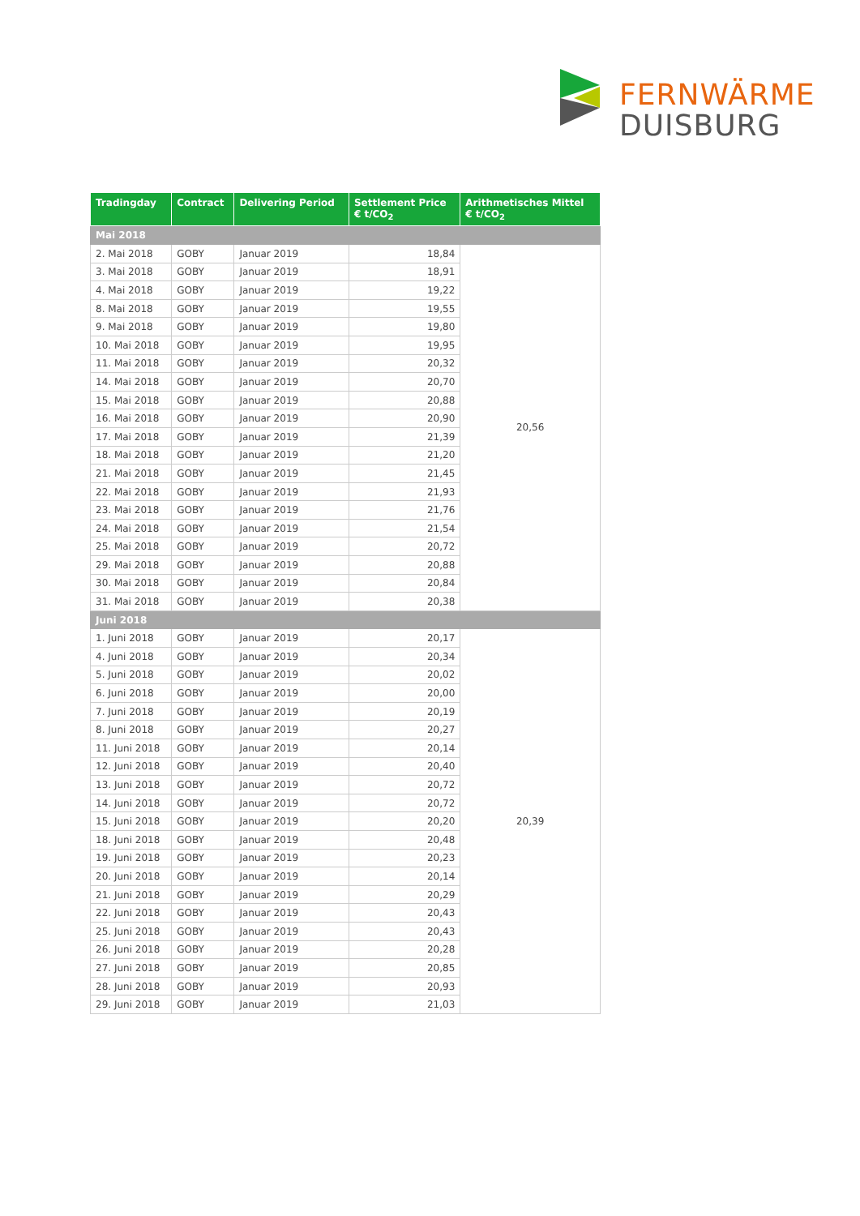FERNWÄRME
DUISBURG
| Tradingday | Contract | Delivering Period | Settlement Price € t/CO<sub>2</sub> | Arithmetisches Mittel € t/CO<sub>2</sub> |
| --- | --- | --- | --- | --- |
| Mai 2018 | | | | |
| 2. Mai 2018 | GOBY | Januar 2019 | 18,84 | 20,56 |
| 3. Mai 2018 | GOBY | Januar 2019 | 18,91 | |
| 4. Mai 2018 | GOBY | Januar 2019 | 19,22 | |
| 8. Mai 2018 | GOBY | Januar 2019 | 19,55 | |
| 9. Mai 2018 | GOBY | Januar 2019 | 19,80 | |
| 10. Mai 2018 | GOBY | Januar 2019 | 19,95 | |
| 11. Mai 2018 | GOBY | Januar 2019 | 20,32 | |
| 14. Mai 2018 | GOBY | Januar 2019 | 20,70 | |
| 15. Mai 2018 | GOBY | Januar 2019 | 20,88 | |
| 16. Mai 2018 | GOBY | Januar 2019 | 20,90 | |
| 17. Mai 2018 | GOBY | Januar 2019 | 21,39 | |
| 18. Mai 2018 | GOBY | Januar 2019 | 21,20 | |
| 21. Mai 2018 | GOBY | Januar 2019 | 21,45 | |
| 22. Mai 2018 | GOBY | Januar 2019 | 21,93 | |
| 23. Mai 2018 | GOBY | Januar 2019 | 21,76 | |
| 24. Mai 2018 | GOBY | Januar 2019 | 21,54 | |
| 25. Mai 2018 | GOBY | Januar 2019 | 20,72 | |
| 29. Mai 2018 | GOBY | Januar 2019 | 20,88 | |
| 30. Mai 2018 | GOBY | Januar 2019 | 20,84 | |
| 31. Mai 2018 | GOBY | Januar 2019 | 20,38 | |
| Juni 2018 | | | | |
| 1. Juni 2018 | GOBY | Januar 2019 | 20,17 | 20,39 |
| 4. Juni 2018 | GOBY | Januar 2019 | 20,34 | |
| 5. Juni 2018 | GOBY | Januar 2019 | 20,02 | |
| 6. Juni 2018 | GOBY | Januar 2019 | 20,00 | |
| 7. Juni 2018 | GOBY | Januar 2019 | 20,19 | |
| 8. Juni 2018 | GOBY | Januar 2019 | 20,27 | |
| 11. Juni 2018 | GOBY | Januar 2019 | 20,14 | |
| 12. Juni 2018 | GOBY | Januar 2019 | 20,40 | |
| 13. Juni 2018 | GOBY | Januar 2019 | 20,72 | |
| 14. Juni 2018 | GOBY | Januar 2019 | 20,72 | |
| 15. Juni 2018 | GOBY | Januar 2019 | 20,20 | |
| 18. Juni 2018 | GOBY | Januar 2019 | 20,48 | |
| 19. Juni 2018 | GOBY | Januar 2019 | 20,23 | |
| 20. Juni 2018 | GOBY | Januar 2019 | 20,14 | |
| 21. Juni 2018 | GOBY | Januar 2019 | 20,29 | |
| 22. Juni 2018 | GOBY | Januar 2019 | 20,43 | |
| 25. Juni 2018 | GOBY | Januar 2019 | 20,43 | |
| 26. Juni 2018 | GOBY | Januar 2019 | 20,28 | |
| 27. Juni 2018 | GOBY | Januar 2019 | 20,85 | |
| 28. Juni 2018 | GOBY | Januar 2019 | 20,93 | |
| 29. Juni 2018 | GOBY | Januar 2019 | 21,03 | |